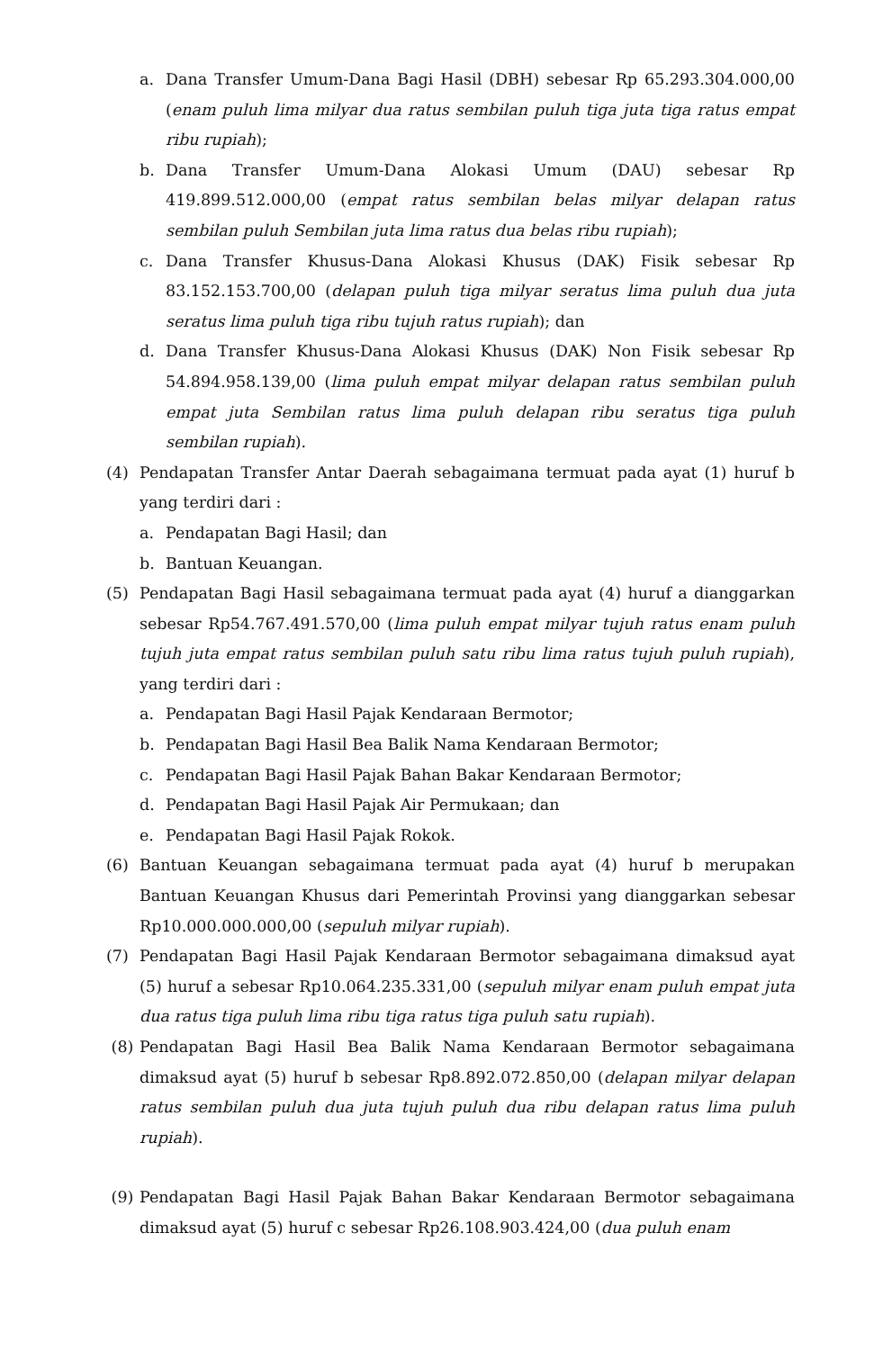a. Dana Transfer Umum-Dana Bagi Hasil (DBH) sebesar Rp 65.293.304.000,00 (enam puluh lima milyar dua ratus sembilan puluh tiga juta tiga ratus empat ribu rupiah);
b. Dana Transfer Umum-Dana Alokasi Umum (DAU) sebesar Rp 419.899.512.000,00 (empat ratus sembilan belas milyar delapan ratus sembilan puluh Sembilan juta lima ratus dua belas ribu rupiah);
c. Dana Transfer Khusus-Dana Alokasi Khusus (DAK) Fisik sebesar Rp 83.152.153.700,00 (delapan puluh tiga milyar seratus lima puluh dua juta seratus lima puluh tiga ribu tujuh ratus rupiah); dan
d. Dana Transfer Khusus-Dana Alokasi Khusus (DAK) Non Fisik sebesar Rp 54.894.958.139,00 (lima puluh empat milyar delapan ratus sembilan puluh empat juta Sembilan ratus lima puluh delapan ribu seratus tiga puluh sembilan rupiah).
(4) Pendapatan Transfer Antar Daerah sebagaimana termuat pada ayat (1) huruf b yang terdiri dari :
a. Pendapatan Bagi Hasil; dan
b. Bantuan Keuangan.
(5) Pendapatan Bagi Hasil sebagaimana termuat pada ayat (4) huruf a dianggarkan sebesar Rp54.767.491.570,00 (lima puluh empat milyar tujuh ratus enam puluh tujuh juta empat ratus sembilan puluh satu ribu lima ratus tujuh puluh rupiah), yang terdiri dari :
a. Pendapatan Bagi Hasil Pajak Kendaraan Bermotor;
b. Pendapatan Bagi Hasil Bea Balik Nama Kendaraan Bermotor;
c. Pendapatan Bagi Hasil Pajak Bahan Bakar Kendaraan Bermotor;
d. Pendapatan Bagi Hasil Pajak Air Permukaan; dan
e. Pendapatan Bagi Hasil Pajak Rokok.
(6) Bantuan Keuangan sebagaimana termuat pada ayat (4) huruf b merupakan Bantuan Keuangan Khusus dari Pemerintah Provinsi yang dianggarkan sebesar Rp10.000.000.000,00 (sepuluh milyar rupiah).
(7) Pendapatan Bagi Hasil Pajak Kendaraan Bermotor sebagaimana dimaksud ayat (5) huruf a sebesar Rp10.064.235.331,00 (sepuluh milyar enam puluh empat juta dua ratus tiga puluh lima ribu tiga ratus tiga puluh satu rupiah).
(8) Pendapatan Bagi Hasil Bea Balik Nama Kendaraan Bermotor sebagaimana dimaksud ayat (5) huruf b sebesar Rp8.892.072.850,00 (delapan milyar delapan ratus sembilan puluh dua juta tujuh puluh dua ribu delapan ratus lima puluh rupiah).
(9) Pendapatan Bagi Hasil Pajak Bahan Bakar Kendaraan Bermotor sebagaimana dimaksud ayat (5) huruf c sebesar Rp26.108.903.424,00 (dua puluh enam